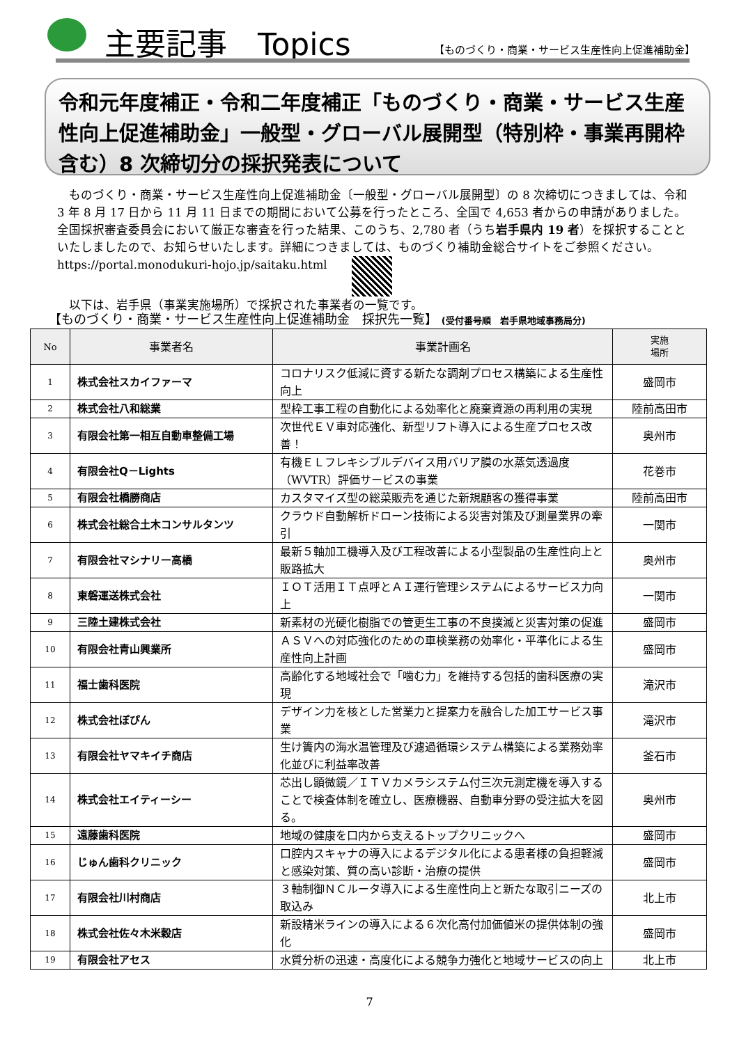主要記事　Topics
【ものづくり・商業・サービス生産性向上促進補助金】
令和元年度補正・令和二年度補正「ものづくり・商業・サービス生産性向上促進補助金」一般型・グローバル展開型（特別枠・事業再開枠含む）8 次締切分の採択発表について
　ものづくり・商業・サービス生産性向上促進補助金〔一般型・グローバル展開型〕の 8 次締切につきましては、令和 3 年 8 月 17 日から 11 月 11 日までの期間において公募を行ったところ、全国で 4,653 者からの申請がありました。全国採択審査委員会において厳正な審査を行った結果、このうち、2,780 者（うち岩手県内 19 者）を採択することといたしましたので、お知らせいたします。詳細につきましては、ものづくり補助金総合サイトをご参照ください。https://portal.monodukuri-hojo.jp/saitaku.html
　以下は、岩手県（事業実施場所）で採択された事業者の一覧です。
【ものづくり・商業・サービス生産性向上促進補助金　採択先一覧】 (受付番号順　岩手県地域事務局分)
| No | 事業者名 | 事業計画名 | 実施 場所 |
| --- | --- | --- | --- |
| 1 | 株式会社スカイファーマ | コロナリスク低減に資する新たな調剤プロセス構築による生産性向上 | 盛岡市 |
| 2 | 株式会社八和総業 | 型枠工事工程の自動化による効率化と廃棄資源の再利用の実現 | 陸前高田市 |
| 3 | 有限会社第一相互自動車整備工場 | 次世代ＥＶ車対応強化、新型リフト導入による生産プロセス改善！ | 奥州市 |
| 4 | 有限会社Q－Lights | 有機ＥＬフレキシブルデバイス用バリア膜の水蒸気透過度（WVTR）評価サービスの事業 | 花巻市 |
| 5 | 有限会社橋勝商店 | カスタマイズ型の総菜販売を通じた新規顧客の獲得事業 | 陸前高田市 |
| 6 | 株式会社総合土木コンサルタンツ | クラウド自動解析ドローン技術による災害対策及び測量業界の牽引 | 一関市 |
| 7 | 有限会社マシナリー高橋 | 最新５軸加工機導入及び工程改善による小型製品の生産性向上と販路拡大 | 奥州市 |
| 8 | 東磐運送株式会社 | ＩＯＴ活用ＩＴ点呼とＡＩ運行管理システムによるサービス力向上 | 一関市 |
| 9 | 三陸土建株式会社 | 新素材の光硬化樹脂での管更生工事の不良撲滅と災害対策の促進 | 盛岡市 |
| 10 | 有限会社青山興業所 | ＡＳＶへの対応強化のための車検業務の効率化・平準化による生産性向上計画 | 盛岡市 |
| 11 | 福士歯科医院 | 高齢化する地域社会で「噛む力」を維持する包括的歯科医療の実現 | 滝沢市 |
| 12 | 株式会社ぽぴん | デザイン力を核とした営業力と提案力を融合した加工サービス事業 | 滝沢市 |
| 13 | 有限会社ヤマキイチ商店 | 生け簀内の海水温管理及び濾過循環システム構築による業務効率化並びに利益率改善 | 釜石市 |
| 14 | 株式会社エイティーシー | 芯出し顕微鏡／ＩＴＶカメラシステム付三次元測定機を導入することで検査体制を確立し、医療機器、自動車分野の受注拡大を図る。 | 奥州市 |
| 15 | 遠藤歯科医院 | 地域の健康を口内から支えるトップクリニックへ | 盛岡市 |
| 16 | じゅん歯科クリニック | 口腔内スキャナの導入によるデジタル化による患者様の負担軽減と感染対策、質の高い診断・治療の提供 | 盛岡市 |
| 17 | 有限会社川村商店 | ３軸制御ＮＣルータ導入による生産性向上と新たな取引ニーズの取込み | 北上市 |
| 18 | 株式会社佐々木米穀店 | 新設精米ラインの導入による６次化高付加価値米の提供体制の強化 | 盛岡市 |
| 19 | 有限会社アセス | 水質分析の迅速・高度化による競争力強化と地域サービスの向上 | 北上市 |
7